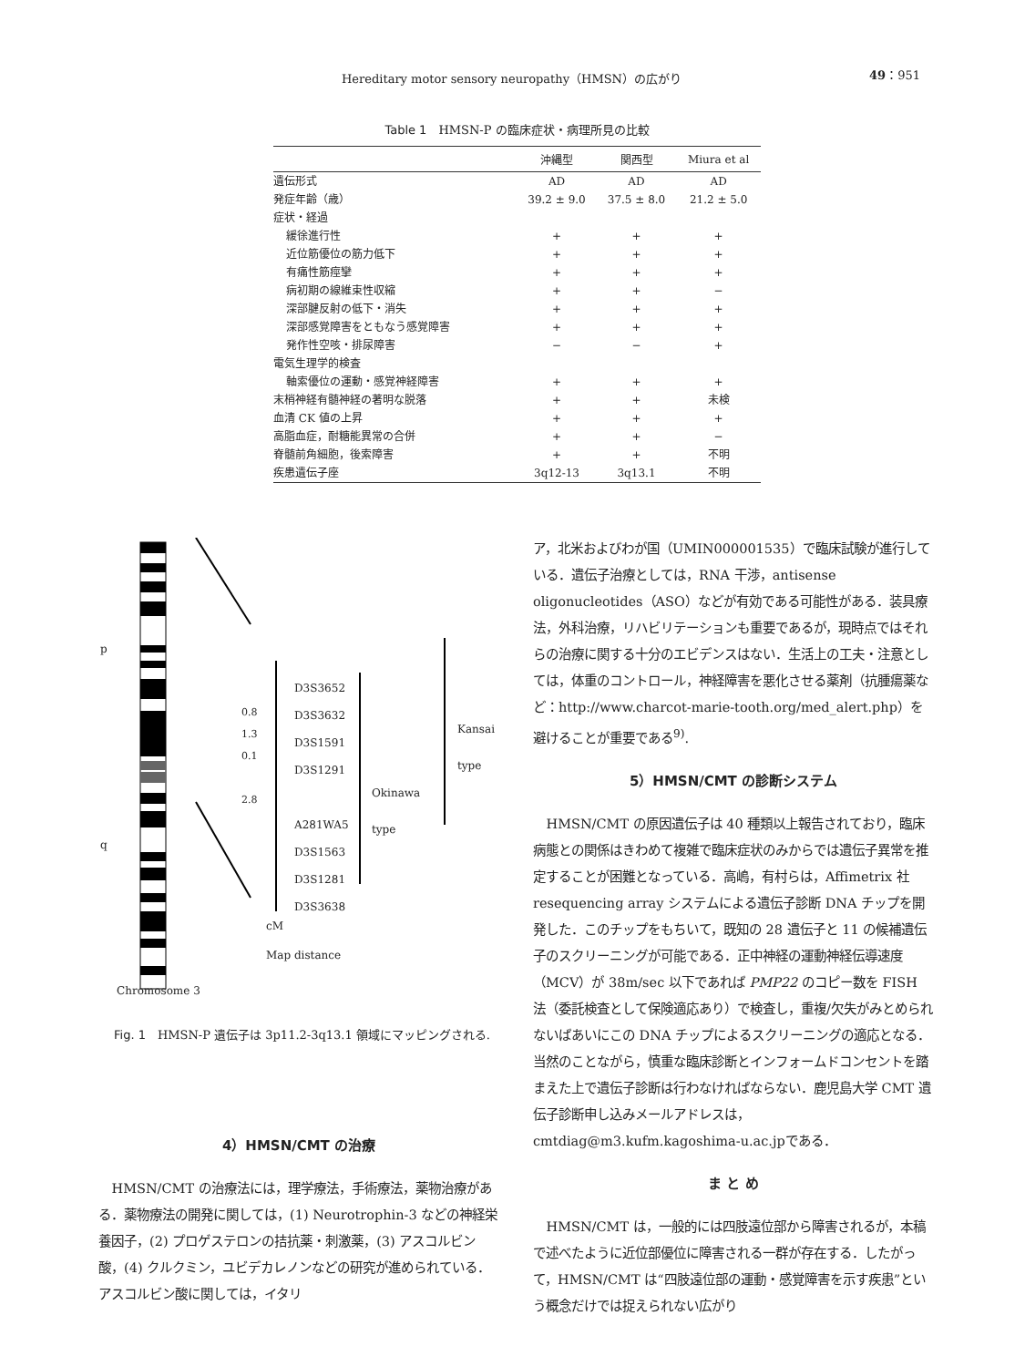Hereditary motor sensory neuropathy（HMSN）の広がり 49：951
Table 1　HMSN-P の臨床症状・病理所見の比較
| | 沖縄型 | 関西型 | Miura et al |
| --- | --- | --- | --- |
| 遺伝形式 | AD | AD | AD |
| 発症年齢（歳） | 39.2 ± 9.0 | 37.5 ± 8.0 | 21.2 ± 5.0 |
| 症状・経過 | | | |
| 緩徐進行性 | + | + | + |
| 近位筋優位の筋力低下 | + | + | + |
| 有痛性筋痙攣 | + | + | + |
| 病初期の線維束性収縮 | + | + | − |
| 深部腱反射の低下・消失 | + | + | + |
| 深部感覚障害をともなう感覚障害 | + | + | + |
| 発作性空咳・排尿障害 | − | − | + |
| 電気生理学的検査 | | | |
| 軸索優位の運動・感覚神経障害 | + | + | + |
| 末梢神経有髄神経の著明な脱落 | + | + | 未検 |
| 血清 CK 値の上昇 | + | + | + |
| 高脂血症，耐糖能異常の合併 | + | + | − |
| 脊髄前角細胞，後索障害 | + | + | 不明 |
| 疾患遺伝子座 | 3q12-13 | 3q13.1 | 不明 |
p
q
D3S3652
D3S3632
D3S1591
D3S1291
A281WA5
D3S1563
D3S1281
D3S3638
0.8
1.3
0.1
2.8
cM
Map distance
Okinawa
type
Kansai
type
Chromosome 3
Fig. 1　HMSN-P 遺伝子は 3p11.2-3q13.1 領域にマッピングされる.
4）HMSN/CMT の治療
HMSN/CMT の治療法には，理学療法，手術療法，薬物治療がある．薬物療法の開発に関しては，(1) Neurotrophin-3 などの神経栄養因子，(2) プロゲステロンの拮抗薬・刺激薬，(3) アスコルビン酸，(4) クルクミン，ユビデカレノンなどの研究が進められている．アスコルビン酸に関しては，イタリ
ア，北米およびわが国（UMIN000001535）で臨床試験が進行している．遺伝子治療としては，RNA 干渉，antisense oligonucleotides（ASO）などが有効である可能性がある．装具療法，外科治療，リハビリテーションも重要であるが，現時点ではそれらの治療に関する十分のエビデンスはない．生活上の工夫・注意としては，体重のコントロール，神経障害を悪化させる薬剤（抗腫瘍薬など：http://www.charcot-marie-tooth.org/med_alert.php）を避けることが重要である<sup>9)</sup>.
5）HMSN/CMT の診断システム
HMSN/CMT の原因遺伝子は 40 種類以上報告されており，臨床病態との関係はきわめて複雑で臨床症状のみからでは遺伝子異常を推定することが困難となっている．高嶋，有村らは，Affimetrix 社 resequencing array システムによる遺伝子診断 DNA チップを開発した．このチップをもちいて，既知の 28 遺伝子と 11 の候補遺伝子のスクリーニングが可能である．正中神経の運動神経伝導速度（MCV）が 38m/sec 以下であれば PMP22 のコピー数を FISH 法（委託検査として保険適応あり）で検査し，重複/欠失がみとめられないばあいにこの DNA チップによるスクリーニングの適応となる．当然のことながら，慎重な臨床診断とインフォームドコンセントを踏まえた上で遺伝子診断は行わなければならない．鹿児島大学 CMT 遺伝子診断申し込みメールアドレスは，cmtdiag@m3.kufm.kagoshima-u.ac.jpである．
ま と め
HMSN/CMT は，一般的には四肢遠位部から障害されるが，本稿で述べたように近位部優位に障害される一群が存在する．したがって，HMSN/CMT は“四肢遠位部の運動・感覚障害を示す疾患”という概念だけでは捉えられない広がり